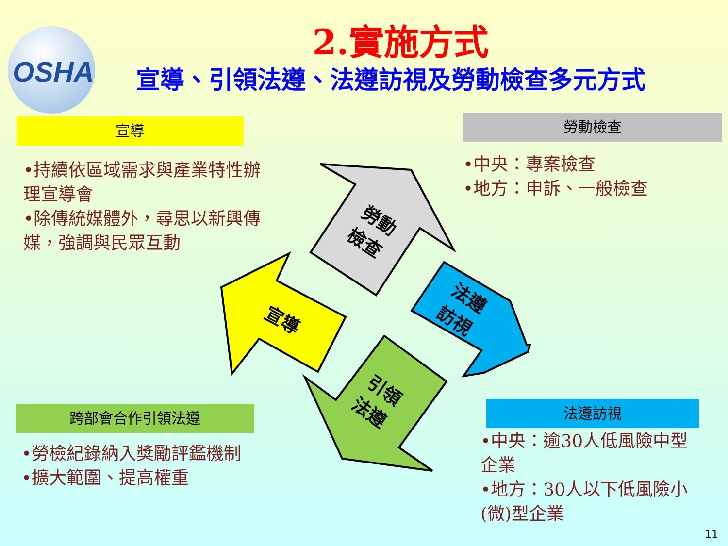OSHA
2.實施方式
宣導、引領法遵、法遵訪視及勞動檢查多元方式
宣導
•持續依區域需求與產業特性辦理宣導會
•除傳統媒體外，尋思以新興傳媒，強調與民眾互動
勞動檢查
•中央：專案檢查
•地方：申訴、一般檢查
跨部會合作引領法遵
•勞檢紀錄納入獎勵評鑑機制
•擴大範圍、提高權重
法遵訪視
•中央：逾30人低風險中型企業
•地方：30人以下低風險小(微)型企業
勞動
檢查
宣導
法遵
訪視
引領
法遵
11